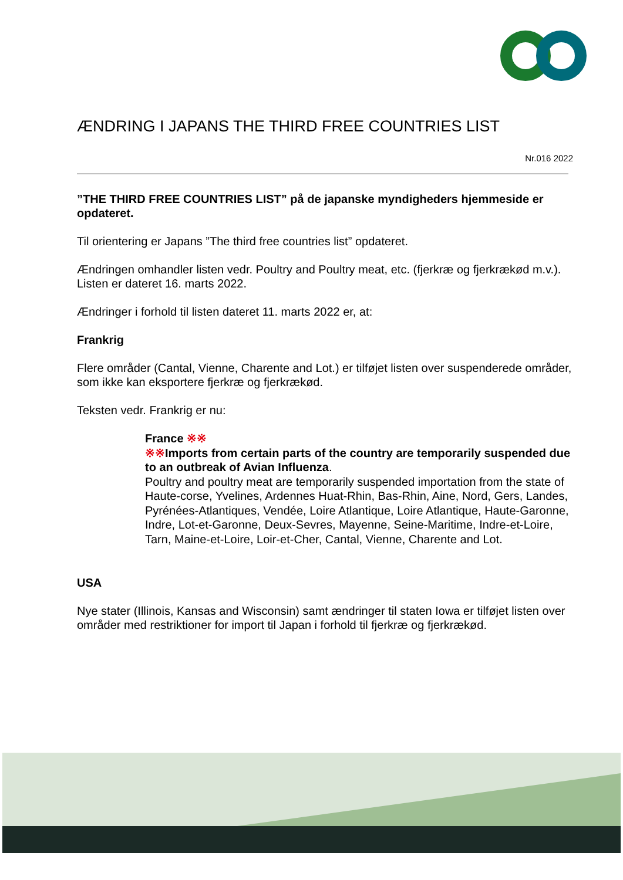ÆNDRING I JAPANS THE THIRD FREE COUNTRIES LIST
Nr.016 2022
”THE THIRD FREE COUNTRIES LIST” på de japanske myndigheders hjemmeside er opdateret.
Til orientering er Japans ”The third free countries list” opdateret.
Ændringen omhandler listen vedr. Poultry and Poultry meat, etc. (fjerkræ og fjerkrækød m.v.). Listen er dateret 16. marts 2022.
Ændringer i forhold til listen dateret 11. marts 2022 er, at:
Frankrig
Flere områder (Cantal, Vienne, Charente and Lot.) er tilføjet listen over suspenderede områder, som ikke kan eksportere fjerkræ og fjerkrækød.
Teksten vedr. Frankrig er nu:
France ※※
※※Imports from certain parts of the country are temporarily suspended due to an outbreak of Avian Influenza.
Poultry and poultry meat are temporarily suspended importation from the state of Haute-corse, Yvelines, Ardennes Huat-Rhin, Bas-Rhin, Aine, Nord, Gers, Landes, Pyrénées-Atlantiques, Vendée, Loire Atlantique, Loire Atlantique, Haute-Garonne, Indre, Lot-et-Garonne, Deux-Sevres, Mayenne, Seine-Maritime, Indre-et-Loire, Tarn, Maine-et-Loire, Loir-et-Cher, Cantal, Vienne, Charente and Lot.
USA
Nye stater (Illinois, Kansas and Wisconsin) samt ændringer til staten Iowa er tilføjet listen over områder med restriktioner for import til Japan i forhold til fjerkræ og fjerkrækød.